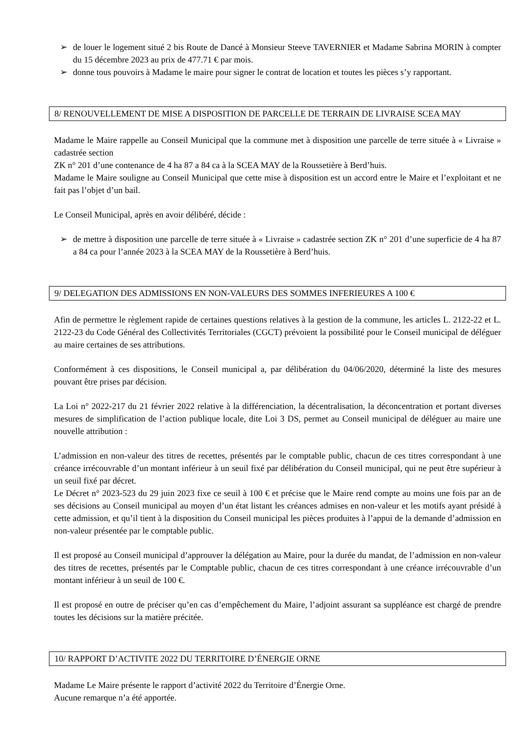➢ de louer le logement situé 2 bis Route de Dancé à Monsieur Steeve TAVERNIER et Madame Sabrina MORIN à compter du 15 décembre 2023 au prix de 477.71 € par mois.
➢ donne tous pouvoirs à Madame le maire pour signer le contrat de location et toutes les pièces s’y rapportant.
8/ RENOUVELLEMENT DE MISE A DISPOSITION DE PARCELLE DE TERRAIN DE LIVRAISE SCEA MAY
Madame le Maire rappelle au Conseil Municipal que la commune met à disposition une parcelle de terre située à « Livraise » cadastrée section
ZK n° 201 d’une contenance de 4 ha 87 a 84 ca à la SCEA MAY de la Roussetière à Berd’huis.
Madame le Maire souligne au Conseil Municipal que cette mise à disposition est un accord entre le Maire et l’exploitant et ne fait pas l’objet d’un bail.
Le Conseil Municipal, après en avoir délibéré, décide :
➢ de mettre à disposition une parcelle de terre située à « Livraise » cadastrée section ZK n° 201 d’une superficie de 4 ha 87 a 84 ca pour l’année 2023 à la SCEA MAY de la Roussetière à Berd’huis.
9/ DELEGATION DES ADMISSIONS EN NON-VALEURS DES SOMMES INFERIEURES A 100 €
Afin de permettre le règlement rapide de certaines questions relatives à la gestion de la commune, les articles L. 2122-22 et L. 2122-23 du Code Général des Collectivités Territoriales (CGCT) prévoient la possibilité pour le Conseil municipal de déléguer au maire certaines de ses attributions.
Conformément à ces dispositions, le Conseil municipal a, par délibération du 04/06/2020, déterminé la liste des mesures pouvant être prises par décision.
La Loi n° 2022-217 du 21 février 2022 relative à la différenciation, la décentralisation, la déconcentration et portant diverses mesures de simplification de l’action publique locale, dite Loi 3 DS, permet au Conseil municipal de déléguer au maire une nouvelle attribution :
L’admission en non-valeur des titres de recettes, présentés par le comptable public, chacun de ces titres correspondant à une créance irrécouvrable d’un montant inférieur à un seuil fixé par délibération du Conseil municipal, qui ne peut être supérieur à un seuil fixé par décret.
Le Décret n° 2023-523 du 29 juin 2023 fixe ce seuil à 100 € et précise que le Maire rend compte au moins une fois par an de ses décisions au Conseil municipal au moyen d’un état listant les créances admises en non-valeur et les motifs ayant présidé à cette admission, et qu’il tient à la disposition du Conseil municipal les pièces produites à l’appui de la demande d’admission en non-valeur présentée par le comptable public.
Il est proposé au Conseil municipal d’approuver la délégation au Maire, pour la durée du mandat, de l’admission en non-valeur des titres de recettes, présentés par le Comptable public, chacun de ces titres correspondant à une créance irrécouvrable d’un montant inférieur à un seuil de 100 €.
Il est proposé en outre de préciser qu’en cas d’empêchement du Maire, l’adjoint assurant sa suppléance est chargé de prendre toutes les décisions sur la matière précitée.
10/ RAPPORT D’ACTIVITE 2022 DU TERRITOIRE D’ÉNERGIE ORNE
Madame Le Maire présente le rapport d’activité 2022 du Territoire d’Énergie Orne.
Aucune remarque n’a été apportée.